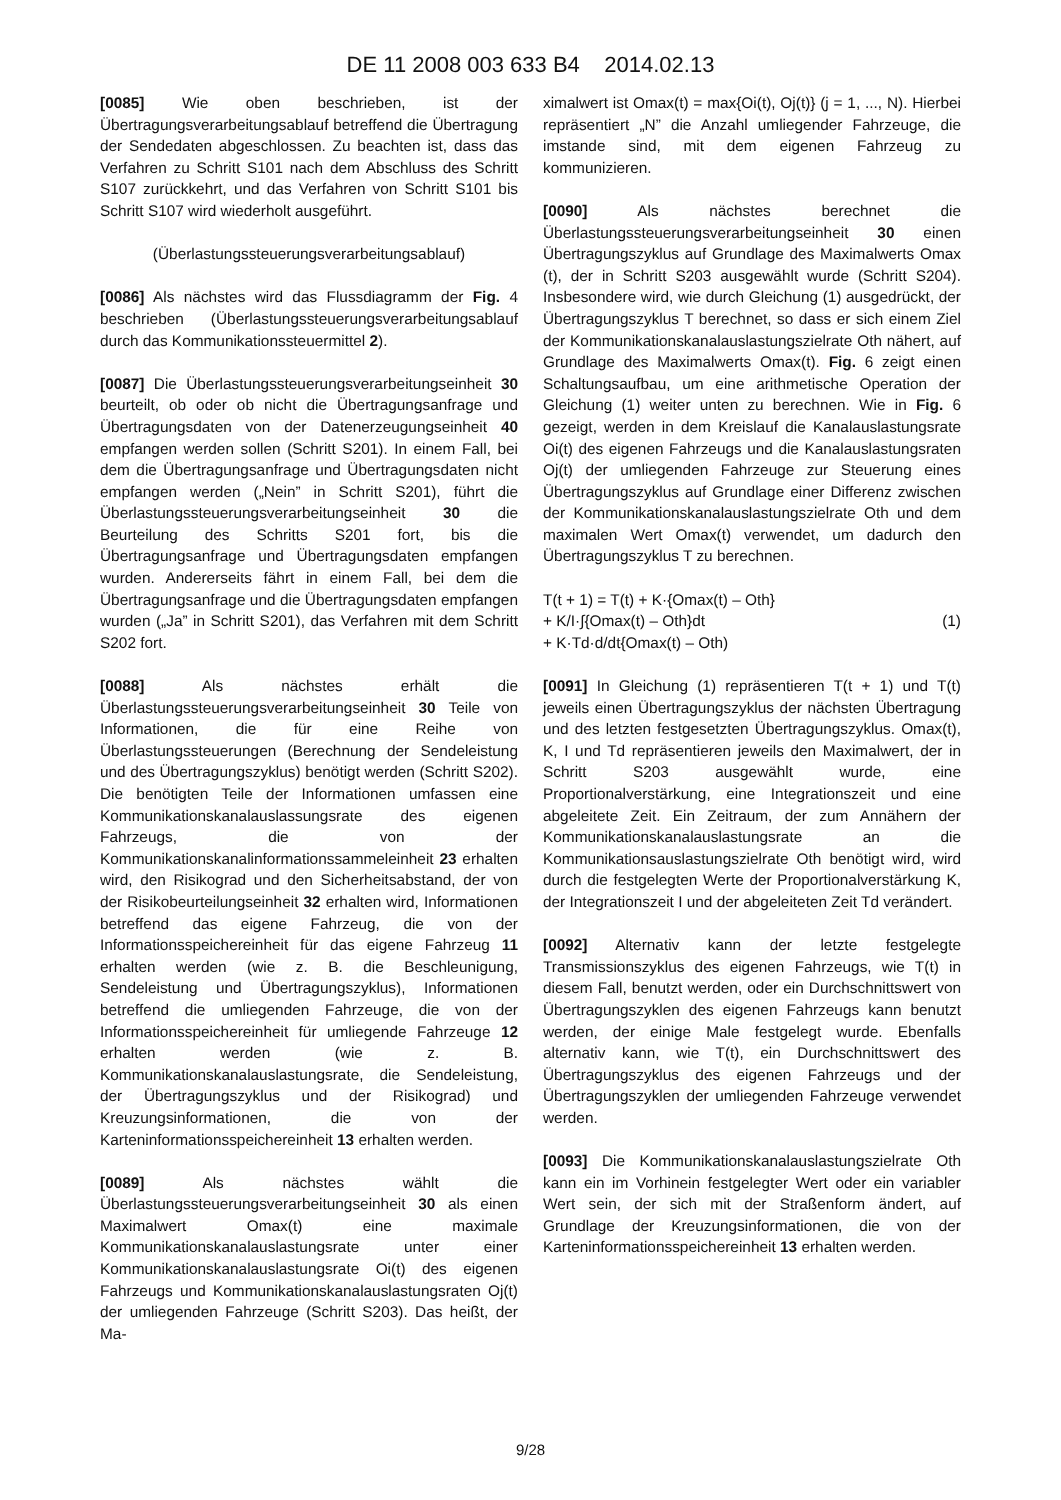DE 11 2008 003 633 B4 2014.02.13
[0085] Wie oben beschrieben, ist der Übertragungsverarbeitungsablauf betreffend die Übertragung der Sendedaten abgeschlossen. Zu beachten ist, dass das Verfahren zu Schritt S101 nach dem Abschluss des Schritt S107 zurückkehrt, und das Verfahren von Schritt S101 bis Schritt S107 wird wiederholt ausgeführt.
(Überlastungssteuerungsverarbeitungsablauf)
[0086] Als nächstes wird das Flussdiagramm der Fig. 4 beschrieben (Überlastungssteuerungsverarbeitungsablauf durch das Kommunikationssteuermittel 2).
[0087] Die Überlastungssteuerungsverarbeitungseinheit 30 beurteilt, ob oder ob nicht die Übertragungsanfrage und Übertragungsdaten von der Datenerzeugungseinheit 40 empfangen werden sollen (Schritt S201). In einem Fall, bei dem die Übertragungsanfrage und Übertragungsdaten nicht empfangen werden („Nein” in Schritt S201), führt die Überlastungssteuerungsverarbeitungseinheit 30 die Beurteilung des Schritts S201 fort, bis die Übertragungsanfrage und Übertragungsdaten empfangen wurden. Andererseits fährt in einem Fall, bei dem die Übertragungsanfrage und die Übertragungsdaten empfangen wurden („Ja” in Schritt S201), das Verfahren mit dem Schritt S202 fort.
[0088] Als nächstes erhält die Überlastungssteuerungsverarbeitungseinheit 30 Teile von Informationen, die für eine Reihe von Überlastungssteuerungen (Berechnung der Sendeleistung und des Übertragungszyklus) benötigt werden (Schritt S202). Die benötigten Teile der Informationen umfassen eine Kommunikationskanalauslassungsrate des eigenen Fahrzeugs, die von der Kommunikationskanalinformationssammeleinheit 23 erhalten wird, den Risikograd und den Sicherheitsabstand, der von der Risikobeurteilungseinheit 32 erhalten wird, Informationen betreffend das eigene Fahrzeug, die von der Informationsspeichereinheit für das eigene Fahrzeug 11 erhalten werden (wie z. B. die Beschleunigung, Sendeleistung und Übertragungszyklus), Informationen betreffend die umliegenden Fahrzeuge, die von der Informationsspeichereinheit für umliegende Fahrzeuge 12 erhalten werden (wie z. B. Kommunikationskanalauslastungsrate, die Sendeleistung, der Übertragungszyklus und der Risikograd) und Kreuzungsinformationen, die von der Karteninformationsspeichereinheit 13 erhalten werden.
[0089] Als nächstes wählt die Überlastungssteuerungsverarbeitungseinheit 30 als einen Maximalwert Omax(t) eine maximale Kommunikationskanalauslastungsrate unter einer Kommunikationskanalauslastungsrate Oi(t) des eigenen Fahrzeugs und Kommunikationskanalauslastungsraten Oj(t) der umliegenden Fahrzeuge (Schritt S203). Das heißt, der Ma-
ximalwert ist Omax(t) = max{Oi(t), Oj(t)} (j = 1, ..., N). Hierbei repräsentiert „N” die Anzahl umliegender Fahrzeuge, die imstande sind, mit dem eigenen Fahrzeug zu kommunizieren.
[0090] Als nächstes berechnet die Überlastungssteuerungsverarbeitungseinheit 30 einen Übertragungszyklus auf Grundlage des Maximalwerts Omax (t), der in Schritt S203 ausgewählt wurde (Schritt S204). Insbesondere wird, wie durch Gleichung (1) ausgedrückt, der Übertragungszyklus T berechnet, so dass er sich einem Ziel der Kommunikationskanalauslastungszielrate Oth nähert, auf Grundlage des Maximalwerts Omax(t). Fig. 6 zeigt einen Schaltungsaufbau, um eine arithmetische Operation der Gleichung (1) weiter unten zu berechnen. Wie in Fig. 6 gezeigt, werden in dem Kreislauf die Kanalauslastungsrate Oi(t) des eigenen Fahrzeugs und die Kanalauslastungsraten Oj(t) der umliegenden Fahrzeuge zur Steuerung eines Übertragungszyklus auf Grundlage einer Differenz zwischen der Kommunikationskanalauslastungszielrate Oth und dem maximalen Wert Omax(t) verwendet, um dadurch den Übertragungszyklus T zu berechnen.
T(t + 1) = T(t) + K·{Omax(t) – Oth}
+ K/I·∫{Omax(t) – Oth}dt (1)
+ K·Td·d/dt{Omax(t) – Oth)
[0091] In Gleichung (1) repräsentieren T(t + 1) und T(t) jeweils einen Übertragungszyklus der nächsten Übertragung und des letzten festgesetzten Übertragungszyklus. Omax(t), K, I und Td repräsentieren jeweils den Maximalwert, der in Schritt S203 ausgewählt wurde, eine Proportionalverstärkung, eine Integrationszeit und eine abgeleitete Zeit. Ein Zeitraum, der zum Annähern der Kommunikationskanalauslastungsrate an die Kommunikationsauslastungszielrate Oth benötigt wird, wird durch die festgelegten Werte der Proportionalverstärkung K, der Integrationszeit I und der abgeleiteten Zeit Td verändert.
[0092] Alternativ kann der letzte festgelegte Transmissionszyklus des eigenen Fahrzeugs, wie T(t) in diesem Fall, benutzt werden, oder ein Durchschnittswert von Übertragungszyklen des eigenen Fahrzeugs kann benutzt werden, der einige Male festgelegt wurde. Ebenfalls alternativ kann, wie T(t), ein Durchschnittswert des Übertragungszyklus des eigenen Fahrzeugs und der Übertragungszyklen der umliegenden Fahrzeuge verwendet werden.
[0093] Die Kommunikationskanalauslastungszielrate Oth kann ein im Vorhinein festgelegter Wert oder ein variabler Wert sein, der sich mit der Straßenform ändert, auf Grundlage der Kreuzungsinformationen, die von der Karteninformationsspeichereinheit 13 erhalten werden.
9/28